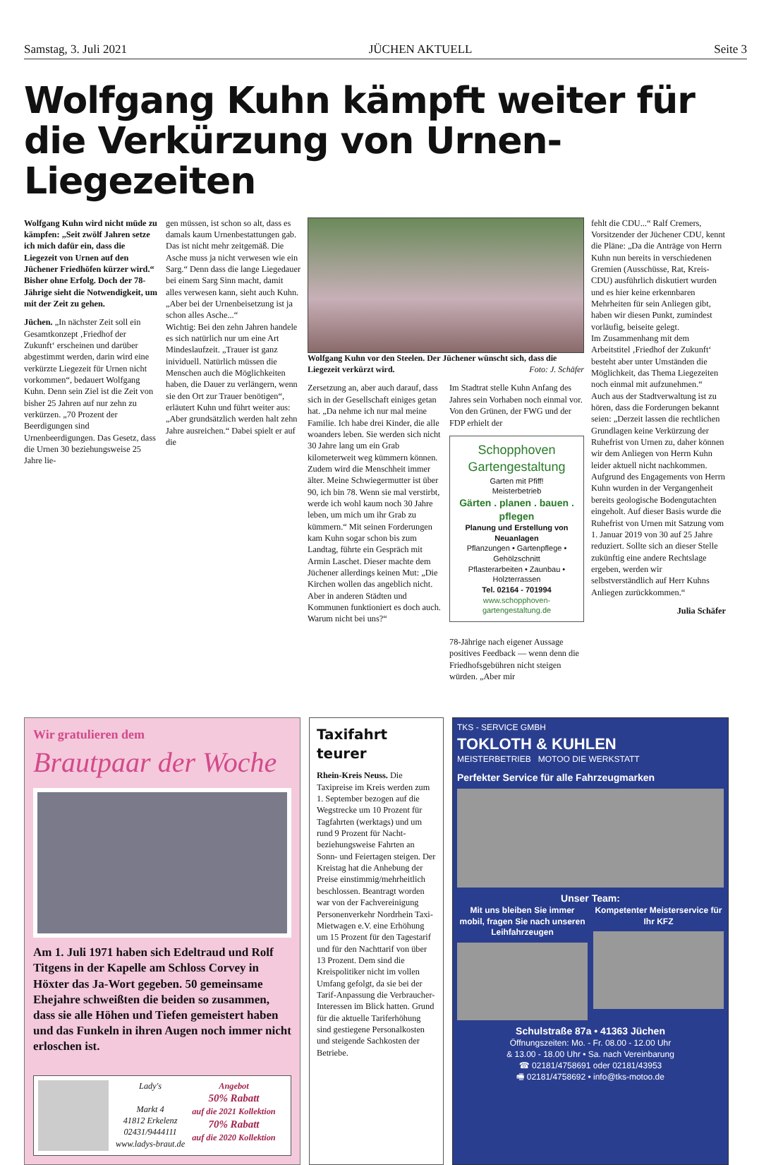Samstag, 3. Juli 2021 JÜCHEN AKTUELL Seite 3
Wolfgang Kuhn kämpft weiter für die Verkürzung von Urnen-Liegezeiten
Wolfgang Kuhn wird nicht müde zu kämpfen: „Seit zwölf Jahren setze ich mich dafür ein, dass die Liegezeit von Urnen auf den Jüchener Friedhöfen kürzer wird.“ Bisher ohne Erfolg. Doch der 78-Jährige sieht die Notwendigkeit, um mit der Zeit zu gehen.
Jüchen. „In nächster Zeit soll ein Gesamtkonzept ‚Friedhof der Zukunft‘ erscheinen und darüber abgestimmt werden, darin wird eine verkürzte Liegezeit für Urnen nicht vorkommen“, bedauert Wolfgang Kuhn. Denn sein Ziel ist die Zeit von bisher 25 Jahren auf nur zehn zu verkürzen. „70 Prozent der Beerdigungen sind Urnenbeerdigungen. Das Gesetz, dass die Urnen 30 beziehungsweise 25 Jahre lie-
gen müssen, ist schon so alt, dass es damals kaum Urnenbestattungen gab. Das ist nicht mehr zeitgemäß. Die Asche muss ja nicht verwesen wie ein Sarg.“ Denn dass die lange Liegedauer bei einem Sarg Sinn macht, damit alles verwesen kann, sieht auch Kuhn. „Aber bei der Urnenbeisetzung ist ja schon alles Asche...“
Wichtig: Bei den zehn Jahren handele es sich natürlich nur um eine Art Mindeslaufzeit. „Trauer ist ganz inividuell. Natürlich müssen die Menschen auch die Möglichkeiten haben, die Dauer zu verlängern, wenn sie den Ort zur Trauer benötigen“, erläutert Kuhn und führt weiter aus: „Aber grundsätzlich werden halt zehn Jahre ausreichen.“ Dabei spielt er auf die
Wolfgang Kuhn vor den Steelen. Der Jüchener wünscht sich, dass die Liegezeit verkürzt wird. Foto: J. Schäfer
Zersetzung an, aber auch darauf, dass sich in der Gesellschaft einiges getan hat. „Da nehme ich nur mal meine Familie. Ich habe drei Kinder, die alle woanders leben. Sie werden sich nicht 30 Jahre lang um ein Grab kilometerweit weg kümmern können. Zudem wird die Menschheit immer älter. Meine Schwiegermutter ist über 90, ich bin 78. Wenn sie mal verstirbt, werde ich wohl kaum noch 30 Jahre leben, um mich um ihr Grab zu kümmern.“ Mit seinen Forderungen kam Kuhn sogar schon bis zum Landtag, führte ein Gespräch mit Armin Laschet. Dieser machte dem Jüchener allerdings keinen Mut: „Die Kirchen wollen das angeblich nicht. Aber in anderen Städten und Kommunen funktioniert es doch auch. Warum nicht bei uns?“
Im Stadtrat stelle Kuhn Anfang des Jahres sein Vorhaben noch einmal vor. Von den Grünen, der FWG und der FDP erhielt der
Schopphoven Gartengestaltung
Garten mit Pfiff!
Meisterbetrieb
Gärten . planen . bauen . pflegen
Planung und Erstellung von Neuanlagen
Pflanzungen • Gartenpflege • Gehölzschnitt
Pflasterarbeiten • Zaunbau • Holzterrassen
Tel. 02164 - 701994
www.schopphoven-gartengestaltung.de
78-Jährige nach eigener Aussage positives Feedback — wenn denn die Friedhofsgebühren nicht steigen würden. „Aber mir
fehlt die CDU...“ Ralf Cremers, Vorsitzender der Jüchener CDU, kennt die Pläne: „Da die Anträge von Herrn Kuhn nun bereits in verschiedenen Gremien (Ausschüsse, Rat, Kreis-CDU) ausführlich diskutiert wurden und es hier keine erkennbaren Mehrheiten für sein Anliegen gibt, haben wir diesen Punkt, zumindest vorläufig, beiseite gelegt.
Im Zusammenhang mit dem Arbeitstitel ‚Friedhof der Zukunft‘ besteht aber unter Umständen die Möglichkeit, das Thema Liegezeiten noch einmal mit aufzunehmen.“
Auch aus der Stadtverwaltung ist zu hören, dass die Forderungen bekannt seien: „Derzeit lassen die rechtlichen Grundlagen keine Verkürzung der Ruhefrist von Urnen zu, daher können wir dem Anliegen von Herrn Kuhn leider aktuell nicht nachkommen. Aufgrund des Engagements von Herrn Kuhn wurden in der Vergangenheit bereits geologische Bodengutachten eingeholt. Auf dieser Basis wurde die Ruhefrist von Urnen mit Satzung vom 1. Januar 2019 von 30 auf 25 Jahre reduziert. Sollte sich an dieser Stelle zukünftig eine andere Rechtslage ergeben, werden wir selbstverständlich auf Herr Kuhns Anliegen zurückkommen.“
Julia Schäfer
Wir gratulieren dem
Brautpaar der Woche
Am 1. Juli 1971 haben sich Edeltraud und Rolf Titgens in der Kapelle am Schloss Corvey in Höxter das Ja-Wort gegeben. 50 gemeinsame Ehejahre schweißten die beiden so zusammen, dass sie alle Höhen und Tiefen gemeistert haben und das Funkeln in ihren Augen noch immer nicht erloschen ist.
Lady's
Markt 4
41812 Erkelenz
02431/9444111
www.ladys-braut.de
Angebot
50% Rabatt
auf die 2021 Kollektion
70% Rabatt
auf die 2020 Kollektion
Taxifahrt teurer
Rhein-Kreis Neuss. Die Taxipreise im Kreis werden zum 1. September bezogen auf die Wegstrecke um 10 Prozent für Tagfahrten (werktags) und um rund 9 Prozent für Nacht- beziehungsweise Fahrten an Sonn- und Feiertagen steigen. Der Kreistag hat die Anhebung der Preise einstimmig/mehrheitlich beschlossen. Beantragt worden war von der Fachvereinigung Personenverkehr Nordrhein Taxi-Mietwagen e.V. eine Erhöhung um 15 Prozent für den Tagestarif und für den Nachttarif von über 13 Prozent. Dem sind die Kreispolitiker nicht im vollen Umfang gefolgt, da sie bei der Tarif-Anpassung die Verbraucher-Interessen im Blick hatten. Grund für die aktuelle Tariferhöhung sind gestiegene Personalkosten und steigende Sachkosten der Betriebe.
TKS - SERVICE GMBH
TOKLOTH & KUHLEN
MEISTERBETRIEB MOTOO DIE WERKSTATT
Perfekter Service für alle Fahrzeugmarken
Unser Team:
Mit uns bleiben Sie immer mobil, fragen Sie nach unseren Leihfahrzeugen
Kompetenter Meisterservice für Ihr KFZ
Schulstraße 87a • 41363 Jüchen
Öffnungszeiten: Mo. - Fr. 08.00 - 12.00 Uhr
& 13.00 - 18.00 Uhr • Sa. nach Vereinbarung
☎ 02181/4758691 oder 02181/43953
🖷 02181/4758692 • info@tks-motoo.de